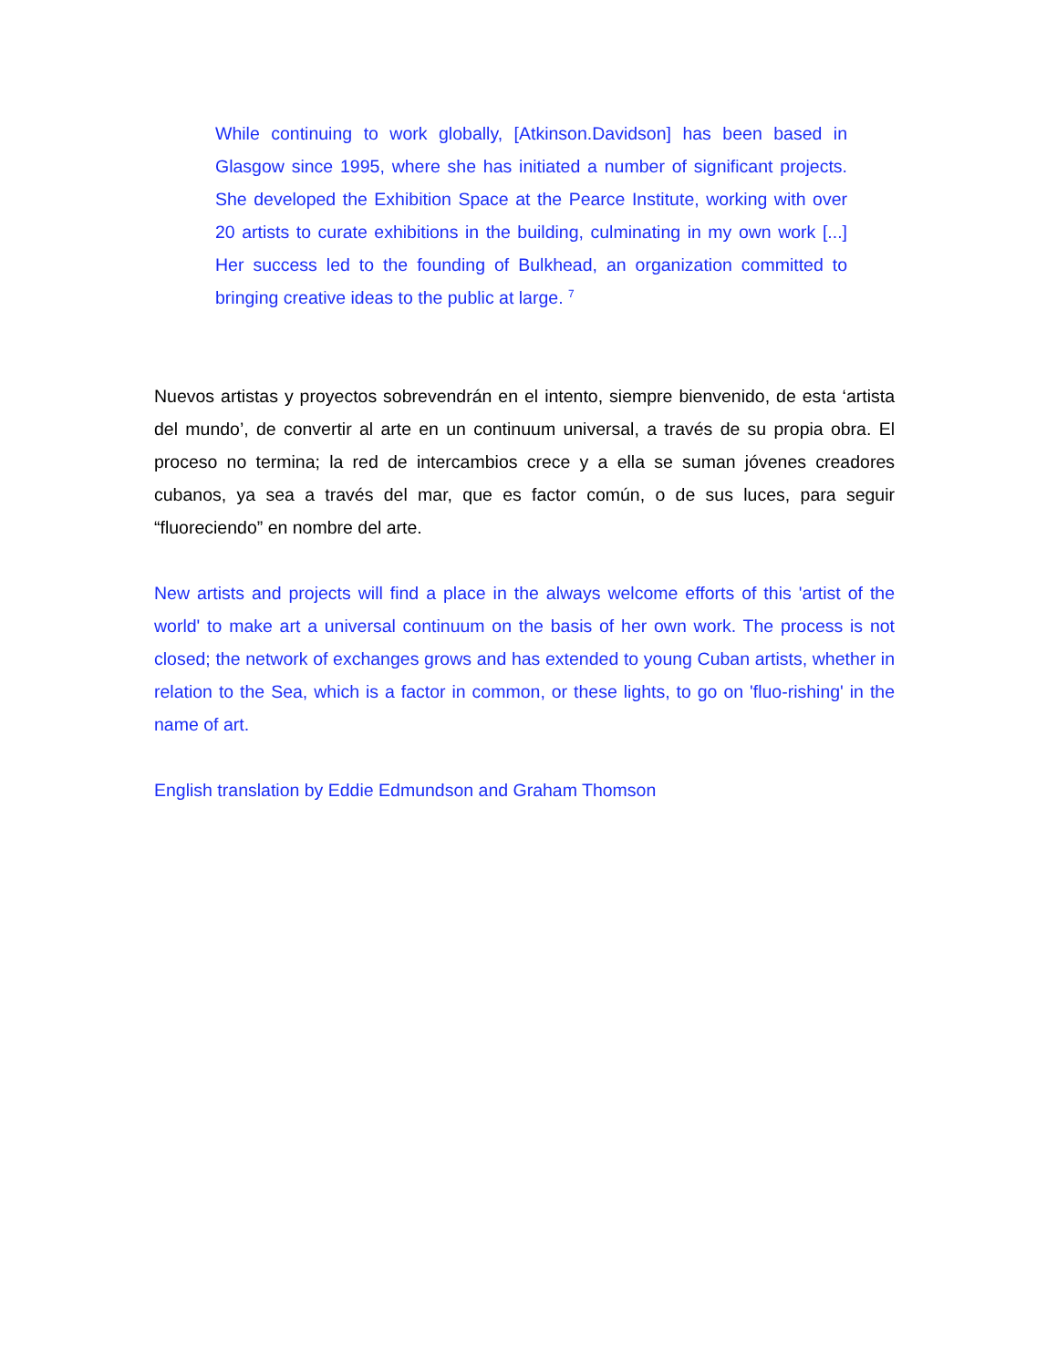While continuing to work globally, [Atkinson.Davidson] has been based in Glasgow since 1995, where she has initiated a number of significant projects. She developed the Exhibition Space at the Pearce Institute, working with over 20 artists to curate exhibitions in the building, culminating in my own work [...] Her success led to the founding of Bulkhead, an organization committed to bringing creative ideas to the public at large. <sup>7</sup>
Nuevos artistas y proyectos sobrevendrán en el intento, siempre bienvenido, de esta ‘artista del mundo’, de convertir al arte en un continuum universal, a través de su propia obra. El proceso no termina; la red de intercambios crece y a ella se suman jóvenes creadores cubanos, ya sea a través del mar, que es factor común, o de sus luces, para seguir “fluoreciendo” en nombre del arte.
New artists and projects will find a place in the always welcome efforts of this 'artist of the world' to make art a universal continuum on the basis of her own work. The process is not closed; the network of exchanges grows and has extended to young Cuban artists, whether in relation to the Sea, which is a factor in common, or these lights, to go on 'fluo-rishing' in the name of art.
English translation by Eddie Edmundson and Graham Thomson